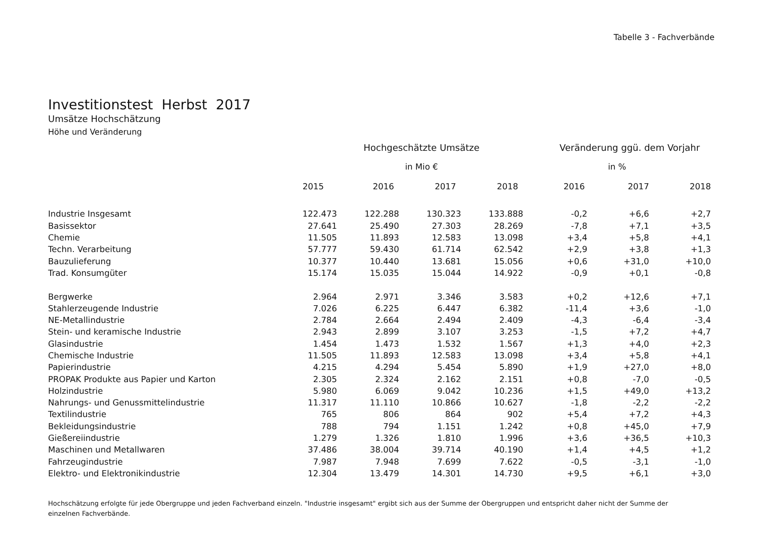Tabelle 3 - Fachverbände
Investitionstest Herbst 2017
Umsätze Hochschätzung
Höhe und Veränderung
| | Hochgeschätzte Umsätze | | | | Veränderung ggü. dem Vorjahr | | |
| --- | --- | --- | --- | --- | --- | --- | --- |
| | in Mio € | | | | in % | | |
| | 2015 | 2016 | 2017 | 2018 | 2016 | 2017 | 2018 |
| Industrie Insgesamt | 122.473 | 122.288 | 130.323 | 133.888 | -0,2 | +6,6 | +2,7 |
| Basissektor | 27.641 | 25.490 | 27.303 | 28.269 | -7,8 | +7,1 | +3,5 |
| Chemie | 11.505 | 11.893 | 12.583 | 13.098 | +3,4 | +5,8 | +4,1 |
| Techn. Verarbeitung | 57.777 | 59.430 | 61.714 | 62.542 | +2,9 | +3,8 | +1,3 |
| Bauzulieferung | 10.377 | 10.440 | 13.681 | 15.056 | +0,6 | +31,0 | +10,0 |
| Trad. Konsumgüter | 15.174 | 15.035 | 15.044 | 14.922 | -0,9 | +0,1 | -0,8 |
| Bergwerke | 2.964 | 2.971 | 3.346 | 3.583 | +0,2 | +12,6 | +7,1 |
| Stahlerzeugende Industrie | 7.026 | 6.225 | 6.447 | 6.382 | -11,4 | +3,6 | -1,0 |
| NE-Metallindustrie | 2.784 | 2.664 | 2.494 | 2.409 | -4,3 | -6,4 | -3,4 |
| Stein- und keramische Industrie | 2.943 | 2.899 | 3.107 | 3.253 | -1,5 | +7,2 | +4,7 |
| Glasindustrie | 1.454 | 1.473 | 1.532 | 1.567 | +1,3 | +4,0 | +2,3 |
| Chemische Industrie | 11.505 | 11.893 | 12.583 | 13.098 | +3,4 | +5,8 | +4,1 |
| Papierindustrie | 4.215 | 4.294 | 5.454 | 5.890 | +1,9 | +27,0 | +8,0 |
| PROPAK Produkte aus Papier und Karton | 2.305 | 2.324 | 2.162 | 2.151 | +0,8 | -7,0 | -0,5 |
| Holzindustrie | 5.980 | 6.069 | 9.042 | 10.236 | +1,5 | +49,0 | +13,2 |
| Nahrungs- und Genussmittelindustrie | 11.317 | 11.110 | 10.866 | 10.627 | -1,8 | -2,2 | -2,2 |
| Textilindustrie | 765 | 806 | 864 | 902 | +5,4 | +7,2 | +4,3 |
| Bekleidungsindustrie | 788 | 794 | 1.151 | 1.242 | +0,8 | +45,0 | +7,9 |
| Gießereiindustrie | 1.279 | 1.326 | 1.810 | 1.996 | +3,6 | +36,5 | +10,3 |
| Maschinen und Metallwaren | 37.486 | 38.004 | 39.714 | 40.190 | +1,4 | +4,5 | +1,2 |
| Fahrzeugindustrie | 7.987 | 7.948 | 7.699 | 7.622 | -0,5 | -3,1 | -1,0 |
| Elektro- und Elektronikindustrie | 12.304 | 13.479 | 14.301 | 14.730 | +9,5 | +6,1 | +3,0 |
Hochschätzung erfolgte für jede Obergruppe und jeden Fachverband einzeln. "Industrie insgesamt" ergibt sich aus der Summe der Obergruppen und entspricht daher nicht der Summe der einzelnen Fachverbände.